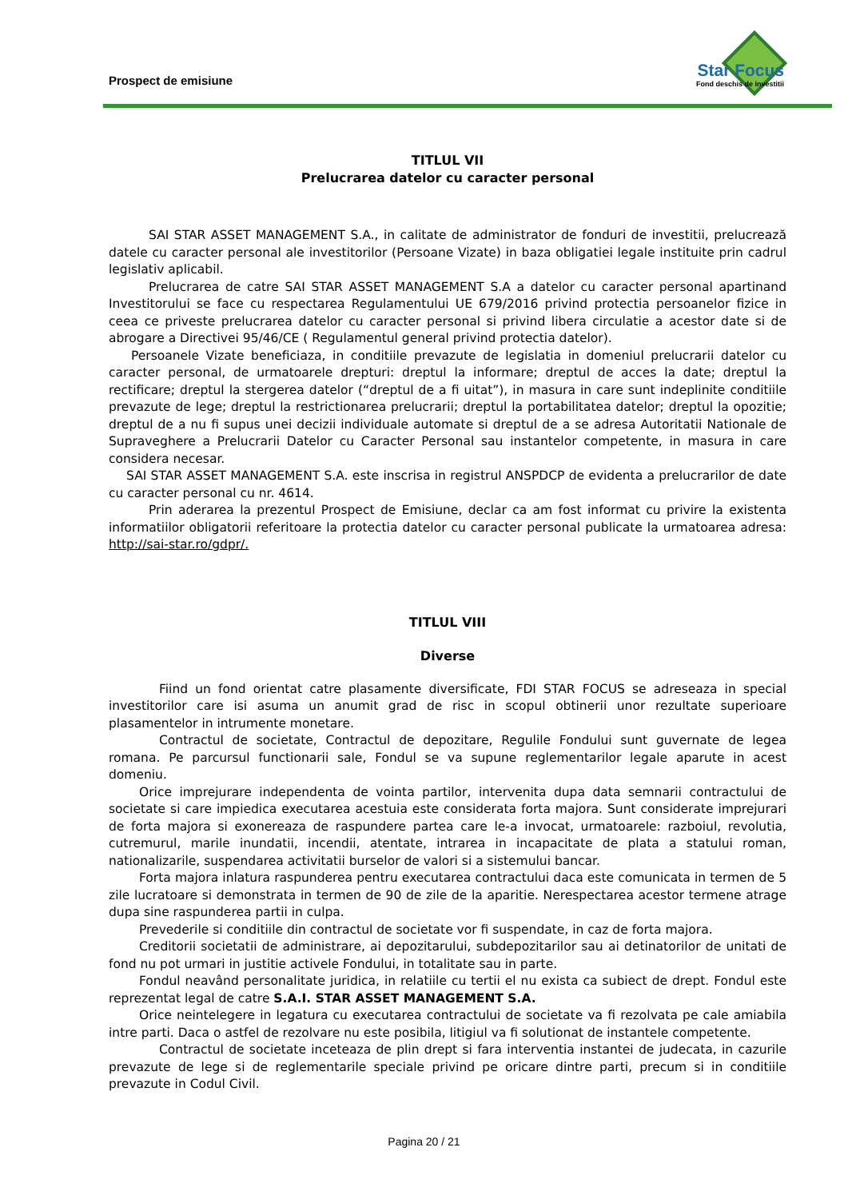Prospect de emisiune
Star Focus
Fond deschis de investitii
TITLUL VII
Prelucrarea datelor cu caracter personal
SAI STAR ASSET MANAGEMENT S.A., in calitate de administrator de fonduri de investitii, prelucrează datele cu caracter personal ale investitorilor (Persoane Vizate) in baza obligatiei legale instituite prin cadrul legislativ aplicabil.
Prelucrarea de catre SAI STAR ASSET MANAGEMENT S.A a datelor cu caracter personal apartinand Investitorului se face cu respectarea Regulamentului UE 679/2016 privind protectia persoanelor fizice in ceea ce priveste prelucrarea datelor cu caracter personal si privind libera circulatie a acestor date si de abrogare a Directivei 95/46/CE ( Regulamentul general privind protectia datelor).
Persoanele Vizate beneficiaza, in conditiile prevazute de legislatia in domeniul prelucrarii datelor cu caracter personal, de urmatoarele drepturi: dreptul la informare; dreptul de acces la date; dreptul la rectificare; dreptul la stergerea datelor (“dreptul de a fi uitat”), in masura in care sunt indeplinite conditiile prevazute de lege; dreptul la restrictionarea prelucrarii; dreptul la portabilitatea datelor; dreptul la opozitie; dreptul de a nu fi supus unei decizii individuale automate si dreptul de a se adresa Autoritatii Nationale de Supraveghere a Prelucrarii Datelor cu Caracter Personal sau instantelor competente, in masura in care considera necesar.
SAI STAR ASSET MANAGEMENT S.A. este inscrisa in registrul ANSPDCP de evidenta a prelucrarilor de date cu caracter personal cu nr. 4614.
Prin aderarea la prezentul Prospect de Emisiune, declar ca am fost informat cu privire la existenta informatiilor obligatorii referitoare la protectia datelor cu caracter personal publicate la urmatoarea adresa: http://sai-star.ro/gdpr/.
TITLUL VIII
Diverse
Fiind un fond orientat catre plasamente diversificate, FDI STAR FOCUS se adreseaza in special investitorilor care isi asuma un anumit grad de risc in scopul obtinerii unor rezultate superioare plasamentelor in intrumente monetare.
Contractul de societate, Contractul de depozitare, Regulile Fondului sunt guvernate de legea romana. Pe parcursul functionarii sale, Fondul se va supune reglementarilor legale aparute in acest domeniu.
Orice imprejurare independenta de vointa partilor, intervenita dupa data semnarii contractului de societate si care impiedica executarea acestuia este considerata forta majora. Sunt considerate imprejurari de forta majora si exonereaza de raspundere partea care le-a invocat, urmatoarele: razboiul, revolutia, cutremurul, marile inundatii, incendii, atentate, intrarea in incapacitate de plata a statului roman, nationalizarile, suspendarea activitatii burselor de valori si a sistemului bancar.
Forta majora inlatura raspunderea pentru executarea contractului daca este comunicata in termen de 5 zile lucratoare si demonstrata in termen de 90 de zile de la aparitie. Nerespectarea acestor termene atrage dupa sine raspunderea partii in culpa.
Prevederile si conditiile din contractul de societate vor fi suspendate, in caz de forta majora.
Creditorii societatii de administrare, ai depozitarului, subdepozitarilor sau ai detinatorilor de unitati de fond nu pot urmari in justitie activele Fondului, in totalitate sau in parte.
Fondul neavând personalitate juridica, in relatiile cu tertii el nu exista ca subiect de drept. Fondul este reprezentat legal de catre S.A.I. STAR ASSET MANAGEMENT S.A.
Orice neintelegere in legatura cu executarea contractului de societate va fi rezolvata pe cale amiabila intre parti. Daca o astfel de rezolvare nu este posibila, litigiul va fi solutionat de instantele competente.
Contractul de societate inceteaza de plin drept si fara interventia instantei de judecata, in cazurile prevazute de lege si de reglementarile speciale privind pe oricare dintre parti, precum si in conditiile prevazute in Codul Civil.
Pagina 20 / 21